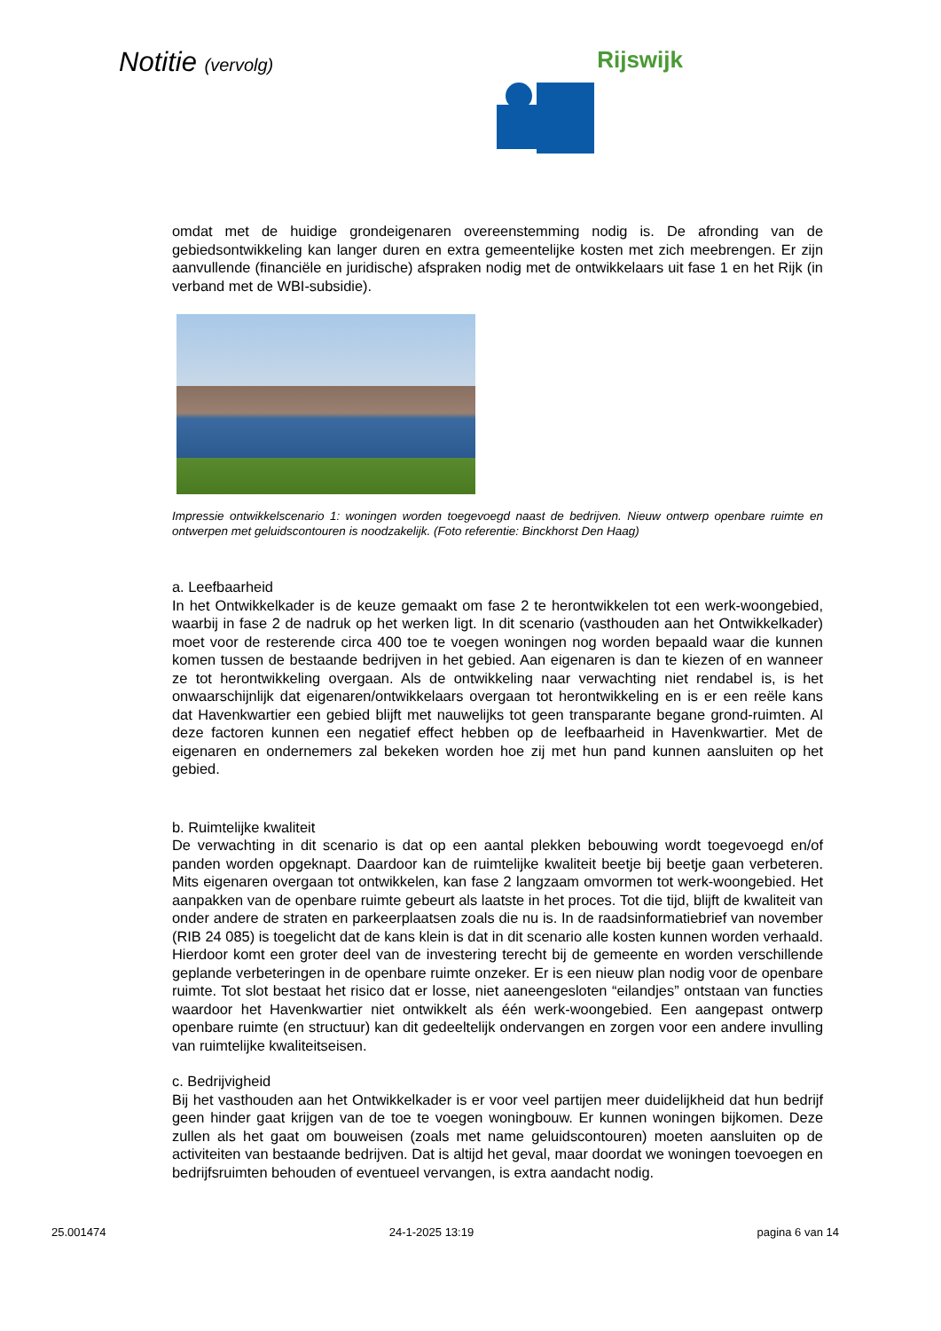Notitie (vervolg) Rijswijk
omdat met de huidige grondeigenaren overeenstemming nodig is. De afronding van de gebiedsontwikkeling kan langer duren en extra gemeentelijke kosten met zich meebrengen. Er zijn aanvullende (financiële en juridische) afspraken nodig met de ontwikkelaars uit fase 1 en het Rijk (in verband met de WBI-subsidie).
Impressie ontwikkelscenario 1: woningen worden toegevoegd naast de bedrijven. Nieuw ontwerp openbare ruimte en ontwerpen met geluidscontouren is noodzakelijk. (Foto referentie: Binckhorst Den Haag)
a. Leefbaarheid
In het Ontwikkelkader is de keuze gemaakt om fase 2 te herontwikkelen tot een werk-woongebied, waarbij in fase 2 de nadruk op het werken ligt. In dit scenario (vasthouden aan het Ontwikkelkader) moet voor de resterende circa 400 toe te voegen woningen nog worden bepaald waar die kunnen komen tussen de bestaande bedrijven in het gebied. Aan eigenaren is dan te kiezen of en wanneer ze tot herontwikkeling overgaan. Als de ontwikkeling naar verwachting niet rendabel is, is het onwaarschijnlijk dat eigenaren/ontwikkelaars overgaan tot herontwikkeling en is er een reële kans dat Havenkwartier een gebied blijft met nauwelijks tot geen transparante begane grond-ruimten. Al deze factoren kunnen een negatief effect hebben op de leefbaarheid in Havenkwartier. Met de eigenaren en ondernemers zal bekeken worden hoe zij met hun pand kunnen aansluiten op het gebied.
b. Ruimtelijke kwaliteit
De verwachting in dit scenario is dat op een aantal plekken bebouwing wordt toegevoegd en/of panden worden opgeknapt. Daardoor kan de ruimtelijke kwaliteit beetje bij beetje gaan verbeteren. Mits eigenaren overgaan tot ontwikkelen, kan fase 2 langzaam omvormen tot werk-woongebied. Het aanpakken van de openbare ruimte gebeurt als laatste in het proces. Tot die tijd, blijft de kwaliteit van onder andere de straten en parkeerplaatsen zoals die nu is. In de raadsinformatiebrief van november (RIB 24 085) is toegelicht dat de kans klein is dat in dit scenario alle kosten kunnen worden verhaald. Hierdoor komt een groter deel van de investering terecht bij de gemeente en worden verschillende geplande verbeteringen in de openbare ruimte onzeker. Er is een nieuw plan nodig voor de openbare ruimte. Tot slot bestaat het risico dat er losse, niet aaneengesloten “eilandjes” ontstaan van functies waardoor het Havenkwartier niet ontwikkelt als één werk-woongebied. Een aangepast ontwerp openbare ruimte (en structuur) kan dit gedeeltelijk ondervangen en zorgen voor een andere invulling van ruimtelijke kwaliteitseisen.
c. Bedrijvigheid
Bij het vasthouden aan het Ontwikkelkader is er voor veel partijen meer duidelijkheid dat hun bedrijf geen hinder gaat krijgen van de toe te voegen woningbouw. Er kunnen woningen bijkomen. Deze zullen als het gaat om bouweisen (zoals met name geluidscontouren) moeten aansluiten op de activiteiten van bestaande bedrijven. Dat is altijd het geval, maar doordat we woningen toevoegen en bedrijfsruimten behouden of eventueel vervangen, is extra aandacht nodig.
25.001474 24-1-2025 13:19 pagina 6 van 14